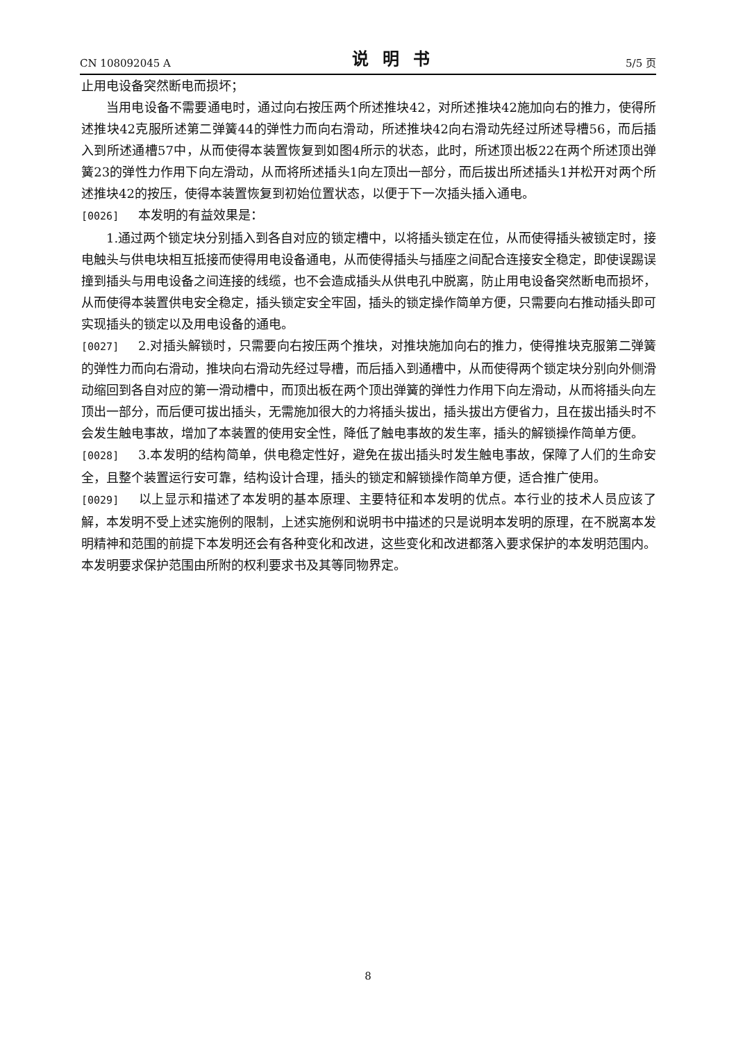CN 108092045 A 说明书 5/5 页
止用电设备突然断电而损坏；
当用电设备不需要通电时，通过向右按压两个所述推块42，对所述推块42施加向右的推力，使得所述推块42克服所述第二弹簧44的弹性力而向右滑动，所述推块42向右滑动先经过所述导槽56，而后插入到所述通槽57中，从而使得本装置恢复到如图4所示的状态，此时，所述顶出板22在两个所述顶出弹簧23的弹性力作用下向左滑动，从而将所述插头1向左顶出一部分，而后拔出所述插头1并松开对两个所述推块42的按压，使得本装置恢复到初始位置状态，以便于下一次插头插入通电。
[0026] 本发明的有益效果是：
1.通过两个锁定块分别插入到各自对应的锁定槽中，以将插头锁定在位，从而使得插头被锁定时，接电触头与供电块相互抵接而使得用电设备通电，从而使得插头与插座之间配合连接安全稳定，即使误踢误撞到插头与用电设备之间连接的线缆，也不会造成插头从供电孔中脱离，防止用电设备突然断电而损坏，从而使得本装置供电安全稳定，插头锁定安全牢固，插头的锁定操作简单方便，只需要向右推动插头即可实现插头的锁定以及用电设备的通电。
[0027] 2.对插头解锁时，只需要向右按压两个推块，对推块施加向右的推力，使得推块克服第二弹簧的弹性力而向右滑动，推块向右滑动先经过导槽，而后插入到通槽中，从而使得两个锁定块分别向外侧滑动缩回到各自对应的第一滑动槽中，而顶出板在两个顶出弹簧的弹性力作用下向左滑动，从而将插头向左顶出一部分，而后便可拔出插头，无需施加很大的力将插头拔出，插头拔出方便省力，且在拔出插头时不会发生触电事故，增加了本装置的使用安全性，降低了触电事故的发生率，插头的解锁操作简单方便。
[0028] 3.本发明的结构简单，供电稳定性好，避免在拔出插头时发生触电事故，保障了人们的生命安全，且整个装置运行安可靠，结构设计合理，插头的锁定和解锁操作简单方便，适合推广使用。
[0029] 以上显示和描述了本发明的基本原理、主要特征和本发明的优点。本行业的技术人员应该了解，本发明不受上述实施例的限制，上述实施例和说明书中描述的只是说明本发明的原理，在不脱离本发明精神和范围的前提下本发明还会有各种变化和改进，这些变化和改进都落入要求保护的本发明范围内。本发明要求保护范围由所附的权利要求书及其等同物界定。
8